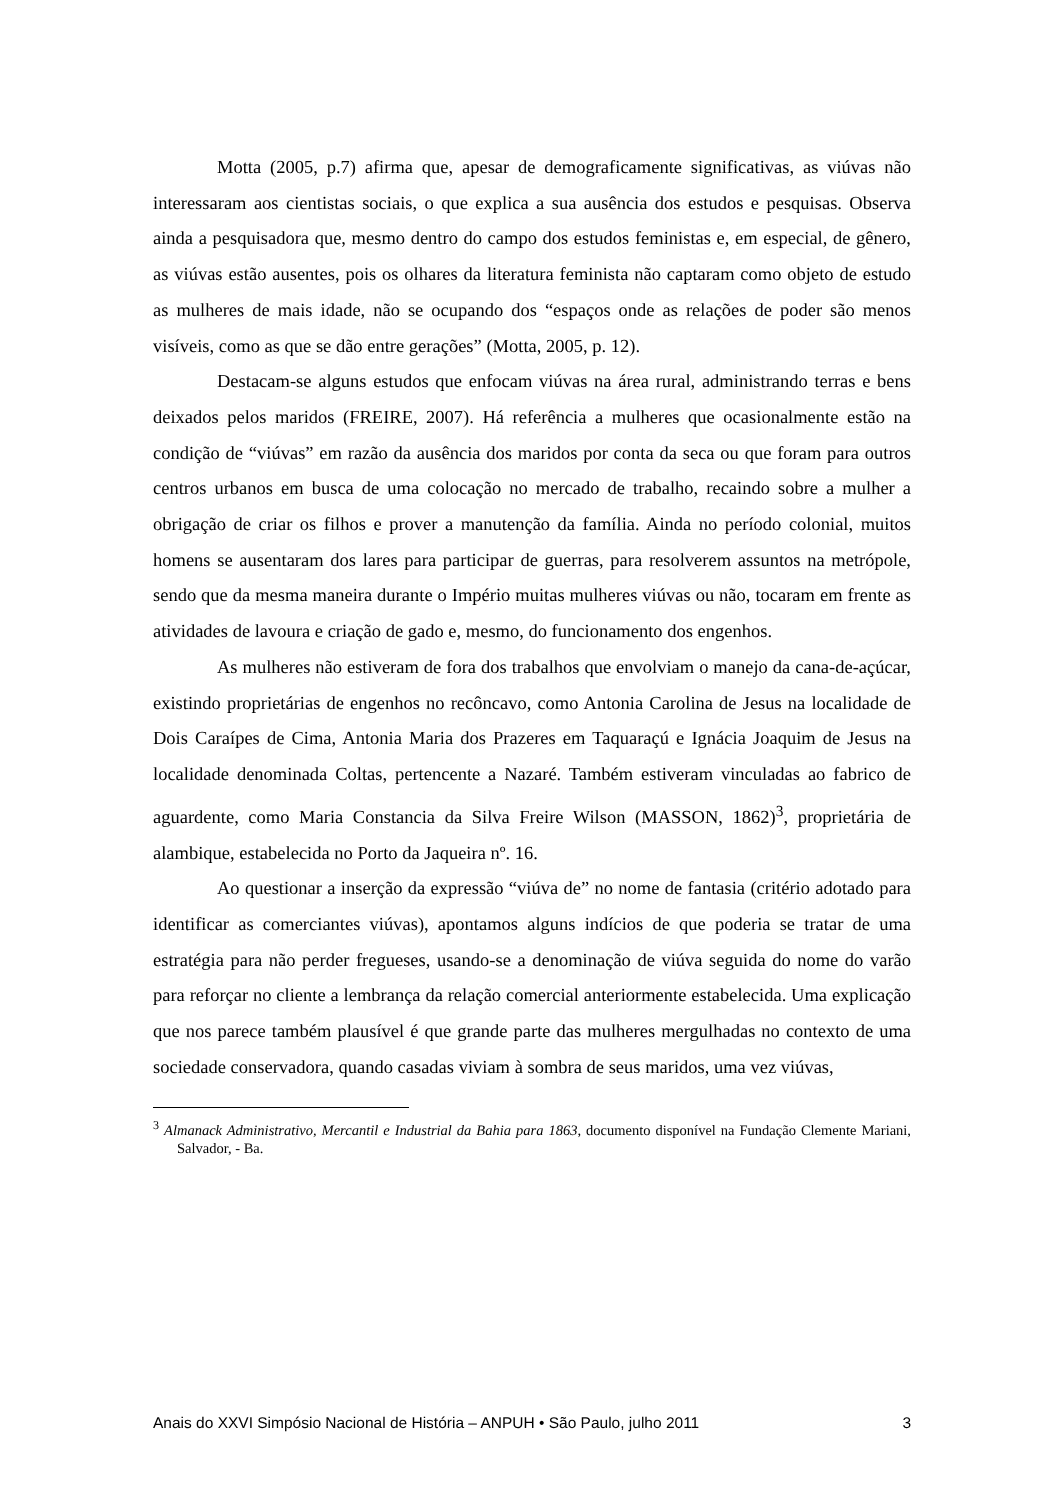Motta (2005, p.7) afirma que, apesar de demograficamente significativas, as viúvas não interessaram aos cientistas sociais, o que explica a sua ausência dos estudos e pesquisas. Observa ainda a pesquisadora que, mesmo dentro do campo dos estudos feministas e, em especial, de gênero, as viúvas estão ausentes, pois os olhares da literatura feminista não captaram como objeto de estudo as mulheres de mais idade, não se ocupando dos “espaços onde as relações de poder são menos visíveis, como as que se dão entre gerações” (Motta, 2005, p. 12).
Destacam-se alguns estudos que enfocam viúvas na área rural, administrando terras e bens deixados pelos maridos (FREIRE, 2007). Há referência a mulheres que ocasionalmente estão na condição de “viúvas” em razão da ausência dos maridos por conta da seca ou que foram para outros centros urbanos em busca de uma colocação no mercado de trabalho, recaindo sobre a mulher a obrigação de criar os filhos e prover a manutenção da família. Ainda no período colonial, muitos homens se ausentaram dos lares para participar de guerras, para resolverem assuntos na metrópole, sendo que da mesma maneira durante o Império muitas mulheres viúvas ou não, tocaram em frente as atividades de lavoura e criação de gado e, mesmo, do funcionamento dos engenhos.
As mulheres não estiveram de fora dos trabalhos que envolviam o manejo da cana-de-açúcar, existindo proprietárias de engenhos no recôncavo, como Antonia Carolina de Jesus na localidade de Dois Caraípes de Cima, Antonia Maria dos Prazeres em Taquaraçú e Ignácia Joaquim de Jesus na localidade denominada Coltas, pertencente a Nazaré. Também estiveram vinculadas ao fabrico de aguardente, como Maria Constancia da Silva Freire Wilson (MASSON, 1862)<sup>3</sup>, proprietária de alambique, estabelecida no Porto da Jaqueira nº. 16.
Ao questionar a inserção da expressão “viúva de” no nome de fantasia (critério adotado para identificar as comerciantes viúvas), apontamos alguns indícios de que poderia se tratar de uma estratégia para não perder fregueses, usando-se a denominação de viúva seguida do nome do varão para reforçar no cliente a lembrança da relação comercial anteriormente estabelecida. Uma explicação que nos parece também plausível é que grande parte das mulheres mergulhadas no contexto de uma sociedade conservadora, quando casadas viviam à sombra de seus maridos, uma vez viúvas,
<sup>3</sup> Almanack Administrativo, Mercantil e Industrial da Bahia para 1863, documento disponível na Fundação Clemente Mariani, Salvador, - Ba.
Anais do XXVI Simpósio Nacional de História – ANPUH • São Paulo, julho 2011 3